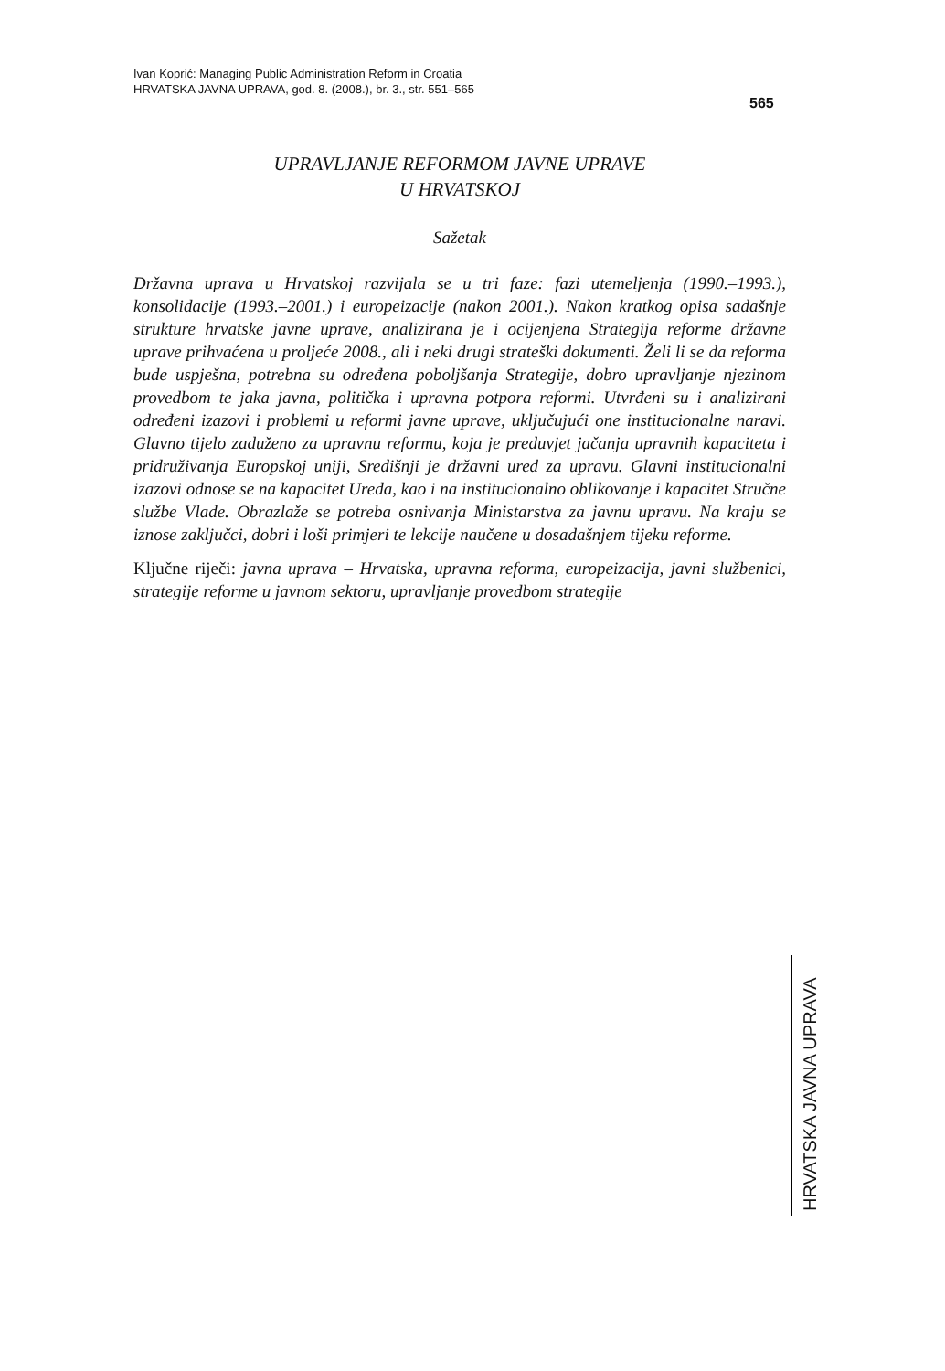Ivan Koprić: Managing Public Administration Reform in Croatia
HRVATSKA JAVNA UPRAVA, god. 8. (2008.), br. 3., str. 551–565
565
UPRAVLJANJE REFORMOM JAVNE UPRAVE
U HRVATSKOJ
Sažetak
Državna uprava u Hrvatskoj razvijala se u tri faze: fazi utemeljenja (1990.–1993.), konsolidacije (1993.–2001.) i europeizacije (nakon 2001.). Nakon kratkog opisa sadašnje strukture hrvatske javne uprave, analizirana je i ocijenjena Strategija reforme državne uprave prihvaćena u proljeće 2008., ali i neki drugi strateški dokumenti. Želi li se da reforma bude uspješna, potrebna su određena poboljšanja Strategije, dobro upravljanje njezinom provedbom te jaka javna, politička i upravna potpora reformi. Utvrđeni su i analizirani određeni izazovi i problemi u reformi javne uprave, uključujući one institucionalne naravi. Glavno tijelo zaduženo za upravnu reformu, koja je preduvjet jačanja upravnih kapaciteta i pridruživanja Europskoj uniji, Središnji je državni ured za upravu. Glavni institucionalni izazovi odnose se na kapacitet Ureda, kao i na institucionalno oblikovanje i kapacitet Stručne službe Vlade. Obrazlaže se potreba osnivanja Ministarstva za javnu upravu. Na kraju se iznose zaključci, dobri i loši primjeri te lekcije naučene u dosadašnjem tijeku reforme.
Ključne riječi: javna uprava – Hrvatska, upravna reforma, europeizacija, javni službenici, strategije reforme u javnom sektoru, upravljanje provedbom strategije
HRVATSKA JAVNA UPRAVA